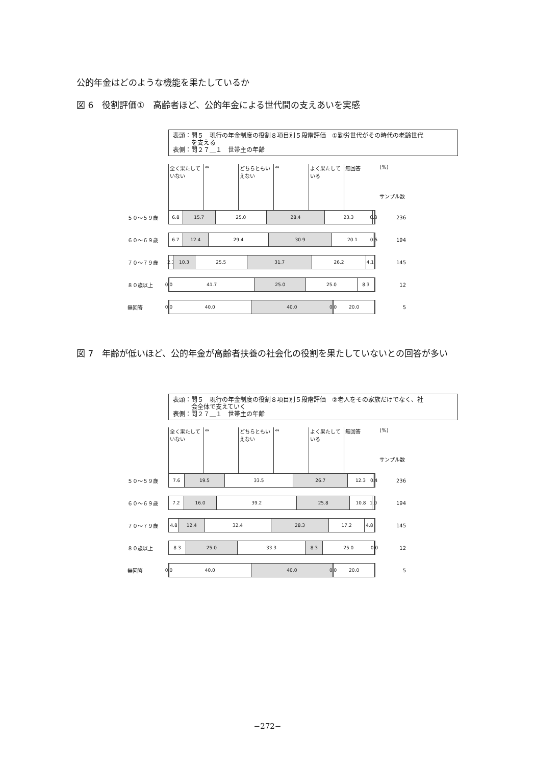公的年金はどのような機能を果たしているか
図 6　役割評価①　高齢者ほど、公的年金による世代間の支えあいを実感
表頭：問５　現行の年金制度の役割８項目別５段階評価　①勤労世代がその時代の老齢世代
　　　を支える
表側：問２７＿１　世帯主の年齢
全く果たしていない
⇔ どちらともいえない
⇔ よく果たしている
無回答 (%)
サンプル数
５０～５９歳
6.8 15.7 25.0 28.4 23.3 0.8
236
６０～６９歳
6.7 12.4 29.4 30.9 20.1 0.5
194
７０～７９歳
2.1 10.3 25.5 31.7 26.2 4.1
145
８０歳以上
0.0 41.7 25.0 25.0 8.3
12
無回答
0.0 40.0 40.0 0.0 20.0
5
図 7　年齢が低いほど、公的年金が高齢者扶養の社会化の役割を果たしていないとの回答が多い
表頭：問５　現行の年金制度の役割８項目別５段階評価　②老人をその家族だけでなく、社
　　　会全体で支えていく
表側：問２７＿１　世帯主の年齢
全く果たしていない
⇔ どちらともいえない
⇔ よく果たしている
無回答 (%)
サンプル数
５０～５９歳
7.6 19.5 33.5 26.7 12.3 0.4
236
６０～６９歳
7.2 16.0 39.2 25.8 10.8 1.0
194
７０～７９歳
4.8 12.4 32.4 28.3 17.2 4.8
145
８０歳以上
8.3 25.0 33.3 8.3 25.0 0.0
12
無回答
0.0 40.0 40.0 0.0 20.0
5
−272−